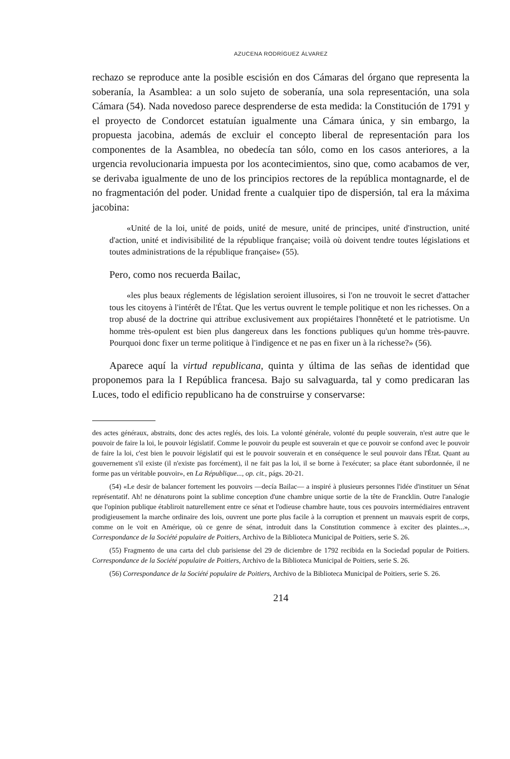AZUCENA RODRÍGUEZ ÁLVAREZ
rechazo se reproduce ante la posible escisión en dos Cámaras del órgano que representa la soberanía, la Asamblea: a un solo sujeto de soberanía, una sola representación, una sola Cámara (54). Nada novedoso parece desprenderse de esta medida: la Constitución de 1791 y el proyecto de Condorcet estatuían igualmente una Cámara única, y sin embargo, la propuesta jacobina, además de excluir el concepto liberal de representación para los componentes de la Asamblea, no obedecía tan sólo, como en los casos anteriores, a la urgencia revolucionaria impuesta por los acontecimientos, sino que, como acabamos de ver, se derivaba igualmente de uno de los principios rectores de la república montagnarde, el de no fragmentación del poder. Unidad frente a cualquier tipo de dispersión, tal era la máxima jacobina:
«Unité de la loi, unité de poids, unité de mesure, unité de principes, unité d'instruction, unité d'action, unité et indivisibilité de la république française; voilà où doivent tendre toutes législations et toutes administrations de la république française» (55).
Pero, como nos recuerda Bailac,
«les plus beaux réglements de législation seroient illusoires, si l'on ne trouvoit le secret d'attacher tous les citoyens à l'intérêt de l'État. Que les vertus ouvrent le temple politique et non les richesses. On a trop abusé de la doctrine qui attribue exclusivement aux propiétaires l'honnêteté et le patriotisme. Un homme très-opulent est bien plus dangereux dans les fonctions publiques qu'un homme très-pauvre. Pourquoi donc fixer un terme politique à l'indigence et ne pas en fixer un à la richesse?» (56).
Aparece aquí la virtud republicana, quinta y última de las señas de identidad que proponemos para la I República francesa. Bajo su salvaguarda, tal y como predicaran las Luces, todo el edificio republicano ha de construirse y conservarse:
des actes généraux, abstraits, donc des actes reglés, des lois. La volonté générale, volonté du peuple souverain, n'est autre que le pouvoir de faire la loi, le pouvoir législatif. Comme le pouvoir du peuple est souverain et que ce pouvoir se confond avec le pouvoir de faire la loi, c'est bien le pouvoir législatif qui est le pouvoir souverain et en conséquence le seul pouvoir dans l'État. Quant au gouvernement s'il existe (il n'existe pas forcément), il ne fait pas la loi, il se borne à l'exécuter; sa place étant subordonnée, il ne forme pas un véritable pouvoir», en La République..., op. cit., págs. 20-21.
(54) «Le desir de balancer fortement les pouvoirs —decía Bailac— a inspiré à plusieurs personnes l'idée d'instituer un Sénat représentatif. Ah! ne dénaturons point la sublime conception d'une chambre unique sortie de la tête de Francklin. Outre l'analogie que l'opinion publique établiroit naturellement entre ce sénat et l'odieuse chambre haute, tous ces pouvoirs intermédiaires entravent prodigieusement la marche ordinaire des lois, ouvrent une porte plus facile à la corruption et prennent un mauvais esprit de corps, comme on le voit en Amérique, où ce genre de sénat, introduit dans la Constitution commence à exciter des plaintes...», Correspondance de la Société populaire de Poitiers, Archivo de la Biblioteca Municipal de Poitiers, serie S. 26.
(55) Fragmento de una carta del club parisiense del 29 de diciembre de 1792 recibida en la Sociedad popular de Poitiers. Correspondance de la Société populaire de Poitiers, Archivo de la Biblioteca Municipal de Poitiers, serie S. 26.
(56) Correspondance de la Société populaire de Poitiers, Archivo de la Biblioteca Municipal de Poitiers, serie S. 26.
214